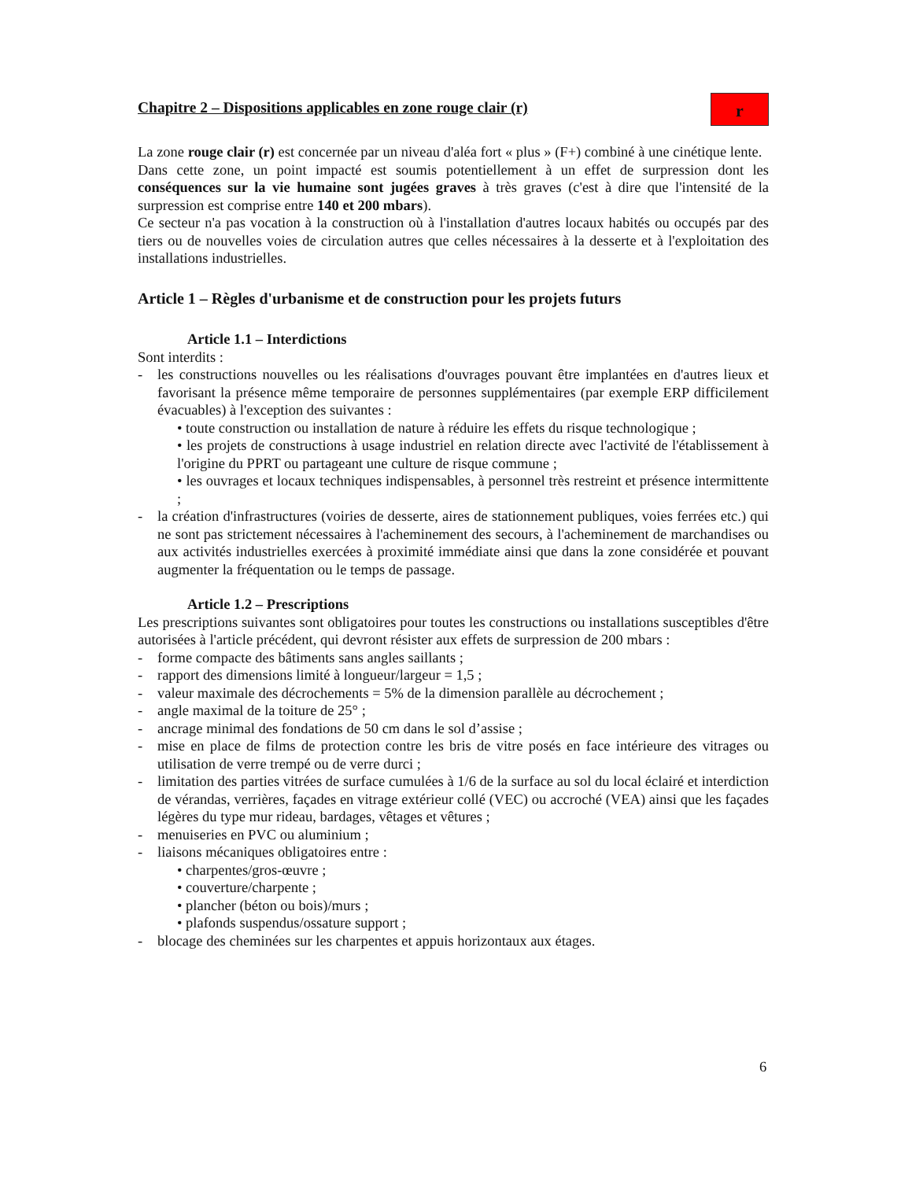Chapitre 2 – Dispositions applicables en zone rouge clair (r)
r
La zone rouge clair (r) est concernée par un niveau d'aléa fort « plus » (F+) combiné à une cinétique lente.
Dans cette zone, un point impacté est soumis potentiellement à un effet de surpression dont les conséquences sur la vie humaine sont jugées graves à très graves (c'est à dire que l'intensité de la surpression est comprise entre 140 et 200 mbars).
Ce secteur n'a pas vocation à la construction où à l'installation d'autres locaux habités ou occupés par des tiers ou de nouvelles voies de circulation autres que celles nécessaires à la desserte et à l'exploitation des installations industrielles.
Article 1 – Règles d'urbanisme et de construction pour les projets futurs
Article 1.1 – Interdictions
Sont interdits :
- les constructions nouvelles ou les réalisations d'ouvrages pouvant être implantées en d'autres lieux et favorisant la présence même temporaire de personnes supplémentaires (par exemple ERP difficilement évacuables) à l'exception des suivantes :
• toute construction ou installation de nature à réduire les effets du risque technologique ;
• les projets de constructions à usage industriel en relation directe avec l'activité de l'établissement à l'origine du PPRT ou partageant une culture de risque commune ;
• les ouvrages et locaux techniques indispensables, à personnel très restreint et présence intermittente ;
- la création d'infrastructures (voiries de desserte, aires de stationnement publiques, voies ferrées etc.) qui ne sont pas strictement nécessaires à l'acheminement des secours, à l'acheminement de marchandises ou aux activités industrielles exercées à proximité immédiate ainsi que dans la zone considérée et pouvant augmenter la fréquentation ou le temps de passage.
Article 1.2 – Prescriptions
Les prescriptions suivantes sont obligatoires pour toutes les constructions ou installations susceptibles d'être autorisées à l'article précédent, qui devront résister aux effets de surpression de 200 mbars :
- forme compacte des bâtiments sans angles saillants ;
- rapport des dimensions limité à longueur/largeur = 1,5 ;
- valeur maximale des décrochements = 5% de la dimension parallèle au décrochement ;
- angle maximal de la toiture de 25° ;
- ancrage minimal des fondations de 50 cm dans le sol d’assise ;
- mise en place de films de protection contre les bris de vitre posés en face intérieure des vitrages ou utilisation de verre trempé ou de verre durci ;
- limitation des parties vitrées de surface cumulées à 1/6 de la surface au sol du local éclairé et interdiction de vérandas, verrières, façades en vitrage extérieur collé (VEC) ou accroché (VEA) ainsi que les façades légères du type mur rideau, bardages, vêtages et vêtures ;
- menuiseries en PVC ou aluminium ;
- liaisons mécaniques obligatoires entre :
• charpentes/gros-œuvre ;
• couverture/charpente ;
• plancher (béton ou bois)/murs ;
• plafonds suspendus/ossature support ;
- blocage des cheminées sur les charpentes et appuis horizontaux aux étages.
6